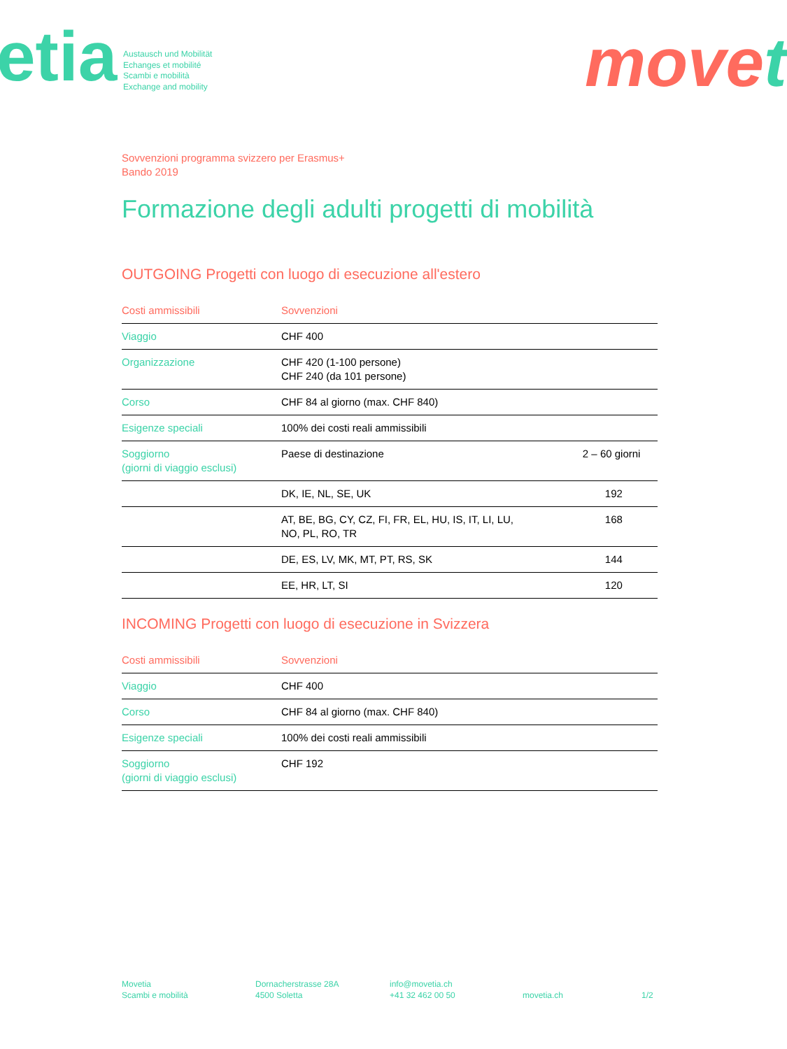etia
Austausch und Mobilität
Echanges et mobilité
Scambi e mobilità
Exchange and mobility
move t
Sovvenzioni programma svizzero per Erasmus+
Bando 2019
Formazione degli adulti progetti di mobilità
OUTGOING Progetti con luogo di esecuzione all'estero
| Costi ammissibili | Sovvenzioni | |
| --- | --- | --- |
| Viaggio | CHF 400 | |
| Organizzazione | CHF 420 (1-100 persone) CHF 240 (da 101 persone) | |
| Corso | CHF 84 al giorno (max. CHF 840) | |
| Esigenze speciali | 100% dei costi reali ammissibili | |
| Soggiorno (giorni di viaggio esclusi) | Paese di destinazione | 2 – 60 giorni |
| | DK, IE, NL, SE, UK | 192 |
| | AT, BE, BG, CY, CZ, FI, FR, EL, HU, IS, IT, LI, LU, NO, PL, RO, TR | 168 |
| | DE, ES, LV, MK, MT, PT, RS, SK | 144 |
| | EE, HR, LT, SI | 120 |
INCOMING Progetti con luogo di esecuzione in Svizzera
| Costi ammissibili | Sovvenzioni |
| --- | --- |
| Viaggio | CHF 400 |
| Corso | CHF 84 al giorno (max. CHF 840) |
| Esigenze speciali | 100% dei costi reali ammissibili |
| Soggiorno (giorni di viaggio esclusi) | CHF 192 |
Movetia
Scambi e mobilità
Dornacherstrasse 28A
4500 Soletta
info@movetia.ch
+41 32 462 00 50
movetia.ch
1/2